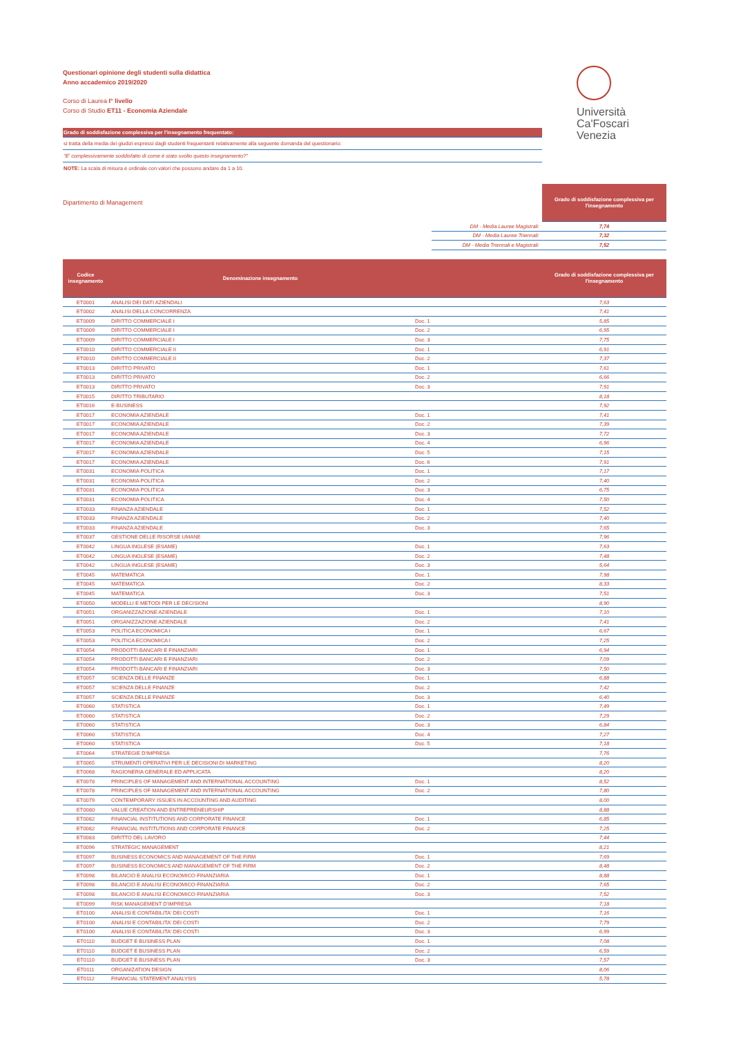Università
Ca'Foscari
Venezia
Questionari opinione degli studenti sulla didattica
Anno accademico 2019/2020
Corso di Laurea I° livello
Corso di Studio ET11 - Economia Aziendale
Grado di soddisfazione complessiva per l'insegnamento frequentato:
si tratta della media dei giudizi espressi dagli studenti frequentanti relativamente alla seguente domanda del questionario:
"E' complessivamente soddisfatto di come è stato svolto questo insegnamento?"
NOTE: La scala di misura è ordinale con valori che possono andare da 1 a 10.
Dipartimento di Management
Grado di soddisfazione complessiva per l'insegnamento
| DM - Media Lauree Magistrali: | 7,74 |
| DM - Media Lauree Triennali: | 7,32 |
| DM - Media Triennali e Magistrali: | 7,52 |
| Codice insegnamento | Denominazione insegnamento | | Grado di soddisfazione complessiva per l'insegnamento |
| --- | --- | --- | --- |
| ET0001 | ANALISI DEI DATI AZIENDALI | | 7,63 |
| ET0002 | ANALISI DELLA CONCORRENZA | | 7,41 |
| ET0009 | DIRITTO COMMERCIALE I | Doc. 1 | 5,85 |
| ET0009 | DIRITTO COMMERCIALE I | Doc. 2 | 6,95 |
| ET0009 | DIRITTO COMMERCIALE I | Doc. 3 | 7,75 |
| ET0010 | DIRITTO COMMERCIALE II | Doc. 1 | 6,91 |
| ET0010 | DIRITTO COMMERCIALE II | Doc. 2 | 7,37 |
| ET0013 | DIRITTO PRIVATO | Doc. 1 | 7,61 |
| ET0013 | DIRITTO PRIVATO | Doc. 2 | 6,66 |
| ET0013 | DIRITTO PRIVATO | Doc. 3 | 7,91 |
| ET0015 | DIRITTO TRIBUTARIO | | 8,18 |
| ET0016 | E-BUSINESS | | 7,92 |
| ET0017 | ECONOMIA AZIENDALE | Doc. 1 | 7,41 |
| ET0017 | ECONOMIA AZIENDALE | Doc. 2 | 7,39 |
| ET0017 | ECONOMIA AZIENDALE | Doc. 3 | 7,72 |
| ET0017 | ECONOMIA AZIENDALE | Doc. 4 | 6,96 |
| ET0017 | ECONOMIA AZIENDALE | Doc. 5 | 7,15 |
| ET0017 | ECONOMIA AZIENDALE | Doc. 6 | 7,91 |
| ET0031 | ECONOMIA POLITICA | Doc. 1 | 7,17 |
| ET0031 | ECONOMIA POLITICA | Doc. 2 | 7,40 |
| ET0031 | ECONOMIA POLITICA | Doc. 3 | 6,75 |
| ET0031 | ECONOMIA POLITICA | Doc. 4 | 7,50 |
| ET0033 | FINANZA AZIENDALE | Doc. 1 | 7,52 |
| ET0033 | FINANZA AZIENDALE | Doc. 2 | 7,40 |
| ET0033 | FINANZA AZIENDALE | Doc. 3 | 7,65 |
| ET0037 | GESTIONE DELLE RISORSE UMANE | | 7,96 |
| ET0042 | LINGUA INGLESE (ESAME) | Doc. 1 | 7,63 |
| ET0042 | LINGUA INGLESE (ESAME) | Doc. 2 | 7,48 |
| ET0042 | LINGUA INGLESE (ESAME) | Doc. 3 | 5,64 |
| ET0045 | MATEMATICA | Doc. 1 | 7,98 |
| ET0045 | MATEMATICA | Doc. 2 | 8,33 |
| ET0045 | MATEMATICA | Doc. 3 | 7,51 |
| ET0050 | MODELLI E METODI PER LE DECISIONI | | 8,90 |
| ET0051 | ORGANIZZAZIONE AZIENDALE | Doc. 1 | 7,10 |
| ET0051 | ORGANIZZAZIONE AZIENDALE | Doc. 2 | 7,41 |
| ET0053 | POLITICA ECONOMICA I | Doc. 1 | 6,67 |
| ET0053 | POLITICA ECONOMICA I | Doc. 2 | 7,25 |
| ET0054 | PRODOTTI BANCARI E FINANZIARI | Doc. 1 | 6,94 |
| ET0054 | PRODOTTI BANCARI E FINANZIARI | Doc. 2 | 7,09 |
| ET0054 | PRODOTTI BANCARI E FINANZIARI | Doc. 3 | 7,50 |
| ET0057 | SCIENZA DELLE FINANZE | Doc. 1 | 6,88 |
| ET0057 | SCIENZA DELLE FINANZE | Doc. 2 | 7,42 |
| ET0057 | SCIENZA DELLE FINANZE | Doc. 3 | 6,40 |
| ET0060 | STATISTICA | Doc. 1 | 7,49 |
| ET0060 | STATISTICA | Doc. 2 | 7,29 |
| ET0060 | STATISTICA | Doc. 3 | 6,84 |
| ET0060 | STATISTICA | Doc. 4 | 7,27 |
| ET0060 | STATISTICA | Doc. 5 | 7,18 |
| ET0064 | STRATEGIE D'IMPRESA | | 7,76 |
| ET0065 | STRUMENTI OPERATIVI PER LE DECISIONI DI MARKETING | | 8,20 |
| ET0068 | RAGIONERIA GENERALE ED APPLICATA | | 8,20 |
| ET0078 | PRINCIPLES OF MANAGEMENT AND INTERNATIONAL ACCOUNTING | Doc. 1 | 8,52 |
| ET0078 | PRINCIPLES OF MANAGEMENT AND INTERNATIONAL ACCOUNTING | Doc. 2 | 7,80 |
| ET0079 | CONTEMPORARY ISSUES IN ACCOUNTING AND AUDITING | | 8,00 |
| ET0080 | VALUE CREATION AND ENTREPRENEURSHIP | | 8,88 |
| ET0082 | FINANCIAL INSTITUTIONS AND CORPORATE FINANCE | Doc. 1 | 6,85 |
| ET0082 | FINANCIAL INSTITUTIONS AND CORPORATE FINANCE | Doc. 2 | 7,25 |
| ET0083 | DIRITTO DEL LAVORO | | 7,44 |
| ET0096 | STRATEGIC MANAGEMENT | | 8,21 |
| ET0097 | BUSINESS ECONOMICS AND MANAGEMENT OF THE FIRM | Doc. 1 | 7,69 |
| ET0097 | BUSINESS ECONOMICS AND MANAGEMENT OF THE FIRM | Doc. 2 | 8,48 |
| ET0098 | BILANCIO E ANALISI ECONOMICO-FINANZIARIA | Doc. 1 | 8,88 |
| ET0098 | BILANCIO E ANALISI ECONOMICO-FINANZIARIA | Doc. 2 | 7,65 |
| ET0098 | BILANCIO E ANALISI ECONOMICO-FINANZIARIA | Doc. 3 | 7,52 |
| ET0099 | RISK MANAGEMENT D'IMPRESA | | 7,18 |
| ET0100 | ANALISI E CONTABILITA' DEI COSTI | Doc. 1 | 7,16 |
| ET0100 | ANALISI E CONTABILITA' DEI COSTI | Doc. 2 | 7,79 |
| ET0100 | ANALISI E CONTABILITA' DEI COSTI | Doc. 3 | 6,99 |
| ET0110 | BUDGET E BUSINESS PLAN | Doc. 1 | 7,08 |
| ET0110 | BUDGET E BUSINESS PLAN | Doc. 2 | 6,59 |
| ET0110 | BUDGET E BUSINESS PLAN | Doc. 3 | 7,57 |
| ET0111 | ORGANIZATION DESIGN | | 8,06 |
| ET0112 | FINANCIAL STATEMENT ANALYSIS | | 5,78 |